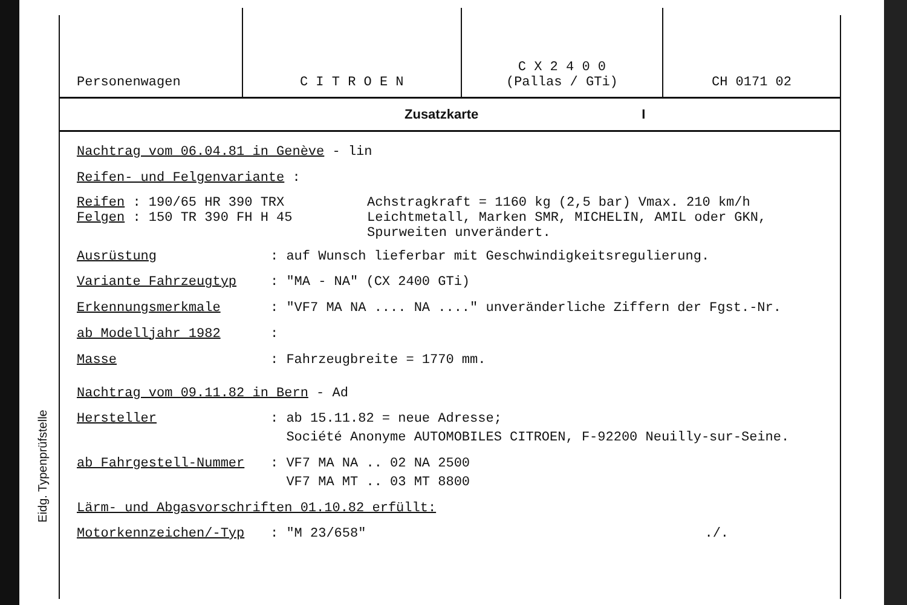Eidg. Typenprüfstelle
Personenwagen
C I T R O E N
C X 2 4 0 0
(Pallas / GTi)
CH 0171 02
Zusatzkarte I
Nachtrag vom 06.04.81 in Genève - lin
Reifen- und Felgenvariante :
Reifen : 190/65 HR 390 TRX
Felgen : 150 TR 390 FH H 45
Achstragkraft = 1160 kg (2,5 bar) Vmax. 210 km/h
Leichtmetall, Marken SMR, MICHELIN, AMIL oder GKN,
Spurweiten unverändert.
Ausrüstung: auf Wunsch lieferbar mit Geschwindigkeitsregulierung.
Variante Fahrzeugtyp: "MA - NA" (CX 2400 GTi)
Erkennungsmerkmale: "VF7 MA NA .... NA ...." unveränderliche Ziffern der Fgst.-Nr.
ab Modelljahr 1982:
Masse: Fahrzeugbreite = 1770 mm.
Nachtrag vom 09.11.82 in Bern - Ad
Hersteller: ab 15.11.82 = neue Adresse;
Société Anonyme AUTOMOBILES CITROEN, F-92200 Neuilly-sur-Seine.
ab Fahrgestell-Nummer: VF7 MA NA .. 02 NA 2500
VF7 MA MT .. 03 MT 8800
Lärm- und Abgasvorschriften 01.10.82 erfüllt:
Motorkennzeichen/-Typ: "M 23/658"./.